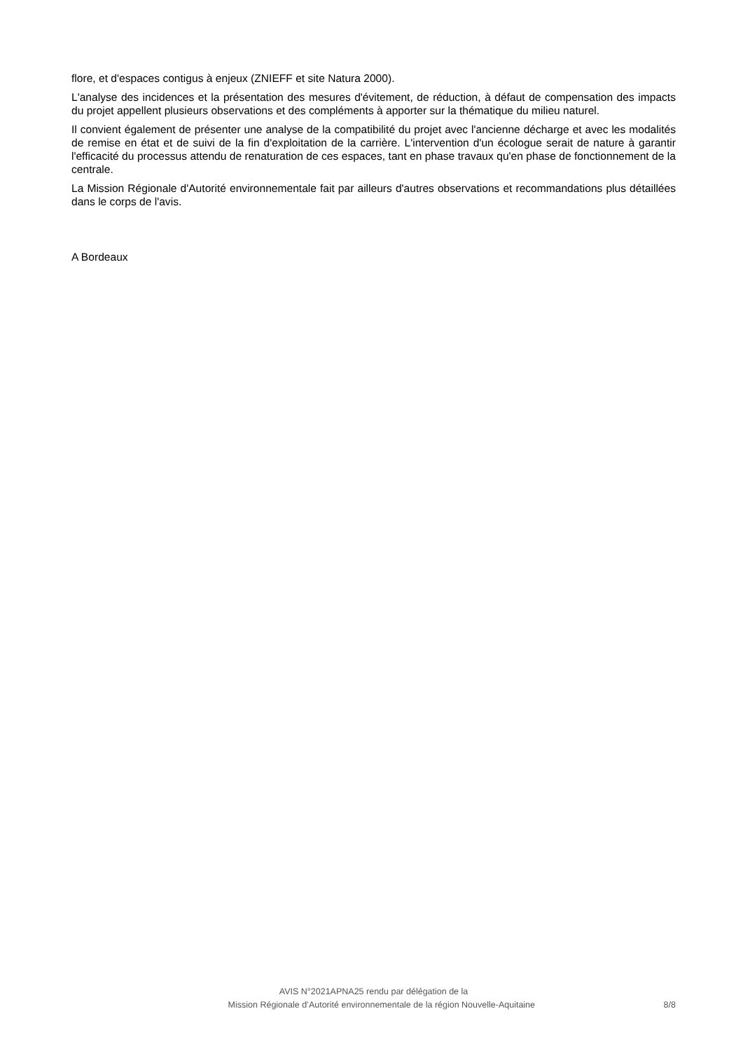flore, et d'espaces contigus à enjeux (ZNIEFF et site Natura 2000).
L'analyse des incidences et la présentation des mesures d'évitement, de réduction, à défaut de compensation des impacts du projet appellent plusieurs observations et des compléments à apporter sur la thématique du milieu naturel.
Il convient également de présenter une analyse de la compatibilité du projet avec l'ancienne décharge et avec les modalités de remise en état et de suivi de la fin d'exploitation de la carrière. L'intervention d'un écologue serait de nature à garantir l'efficacité du processus attendu de renaturation de ces espaces, tant en phase travaux qu'en phase de fonctionnement de la centrale.
La Mission Régionale d'Autorité environnementale fait par ailleurs d'autres observations et recommandations plus détaillées dans le corps de l'avis.
A Bordeaux
AVIS N°2021APNA25 rendu par délégation de la
Mission Régionale d’Autorité environnementale de la région Nouvelle-Aquitaine 8/8